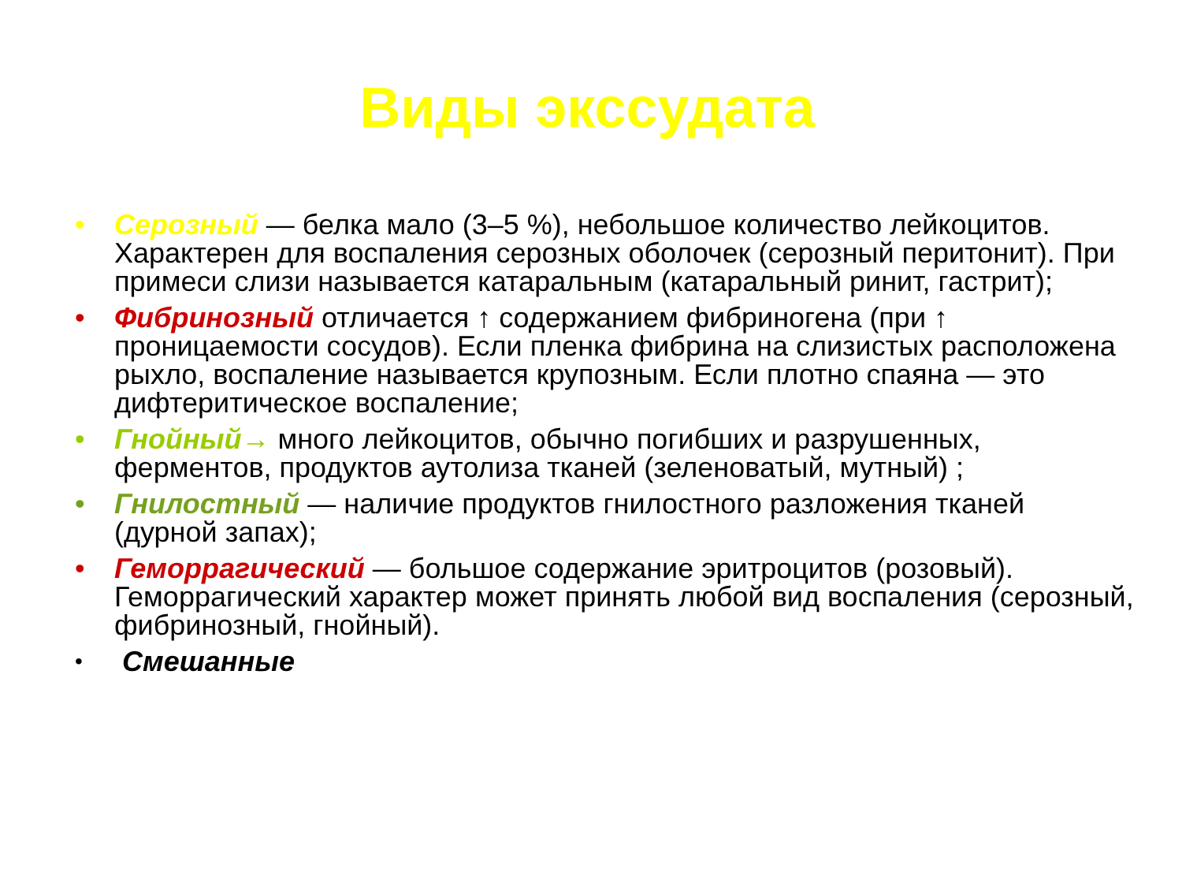Виды экссудата
• Серозный — белка мало (3–5 %), небольшое количество лейкоцитов. Характерен для воспаления серозных оболочек (серозный перитонит). При примеси слизи называется катаральным (катаральный ринит, гастрит);
• Фибринозный отличается ↑ содержанием фибриногена (при ↑ проницаемости сосудов). Если пленка фибрина на слизистых расположена рыхло, воспаление называется крупозным. Если плотно спаяна — это дифтеритическое воспаление;
• Гнойный→ много лейкоцитов, обычно погибших и разрушенных, ферментов, продуктов аутолиза тканей (зеленоватый, мутный) ;
• Гнилостный — наличие продуктов гнилостного разложения тканей (дурной запах);
• Геморрагический — большое содержание эритроцитов (розовый). Геморрагический характер может принять любой вид воспаления (серозный, фибринозный, гнойный).
• Смешанные